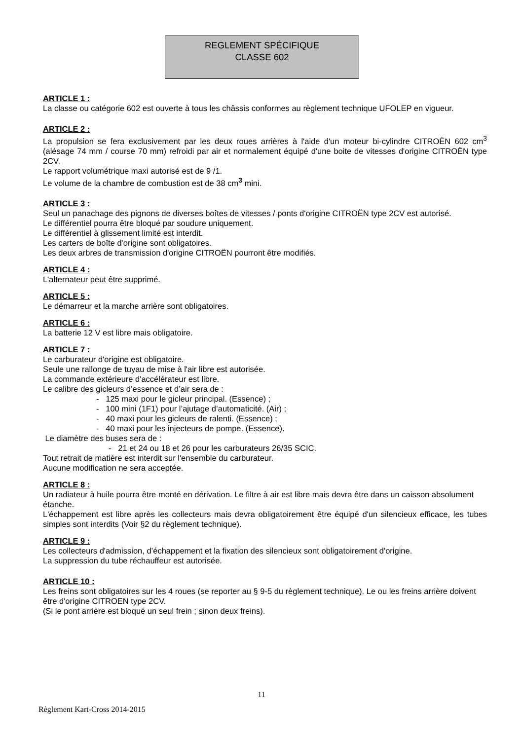REGLEMENT SPÉCIFIQUE
CLASSE 602
ARTICLE 1 :
La classe ou catégorie 602 est ouverte à tous les châssis conformes au règlement technique UFOLEP en vigueur.
ARTICLE 2 :
La propulsion se fera exclusivement par les deux roues arrières à l'aide d'un moteur bi-cylindre CITROËN 602 cm<sup>3</sup> (alésage 74 mm / course 70 mm) refroidi par air et normalement équipé d'une boite de vitesses d'origine CITROËN type 2CV.
Le rapport volumétrique maxi autorisé est de 9 /1.
Le volume de la chambre de combustion est de 38 cm<sup>3</sup> mini.
ARTICLE 3 :
Seul un panachage des pignons de diverses boîtes de vitesses / ponts d'origine CITROËN type 2CV est autorisé.
Le différentiel pourra être bloqué par soudure uniquement.
Le différentiel à glissement limité est interdit.
Les carters de boîte d'origine sont obligatoires.
Les deux arbres de transmission d'origine CITROËN pourront être modifiés.
ARTICLE 4 :
L'alternateur peut être supprimé.
ARTICLE 5 :
Le démarreur et la marche arrière sont obligatoires.
ARTICLE 6 :
La batterie 12 V est libre mais obligatoire.
ARTICLE 7 :
Le carburateur d'origine est obligatoire.
Seule une rallonge de tuyau de mise à l'air libre est autorisée.
La commande extérieure d'accélérateur est libre.
Le calibre des gicleurs d’essence et d’air sera de :
- 125 maxi pour le gicleur principal. (Essence) ;
- 100 mini (1F1) pour l’ajutage d’automaticité. (Air) ;
- 40 maxi pour les gicleurs de ralenti. (Essence) ;
- 40 maxi pour les injecteurs de pompe. (Essence).
Le diamètre des buses sera de :
- 21 et 24 ou 18 et 26 pour les carburateurs 26/35 SCIC.
Tout retrait de matière est interdit sur l'ensemble du carburateur.
Aucune modification ne sera acceptée.
ARTICLE 8 :
Un radiateur à huile pourra être monté en dérivation. Le filtre à air est libre mais devra être dans un caisson absolument étanche.
L'échappement est libre après les collecteurs mais devra obligatoirement être équipé d'un silencieux efficace, les tubes simples sont interdits (Voir §2 du règlement technique).
ARTICLE 9 :
Les collecteurs d'admission, d’échappement et la fixation des silencieux sont obligatoirement d'origine.
La suppression du tube réchauffeur est autorisée.
ARTICLE 10 :
Les freins sont obligatoires sur les 4 roues (se reporter au § 9-5 du règlement technique). Le ou les freins arrière doivent être d'origine CITROEN type 2CV.
(Si le pont arrière est bloqué un seul frein ; sinon deux freins).
11
Règlement Kart-Cross 2014-2015